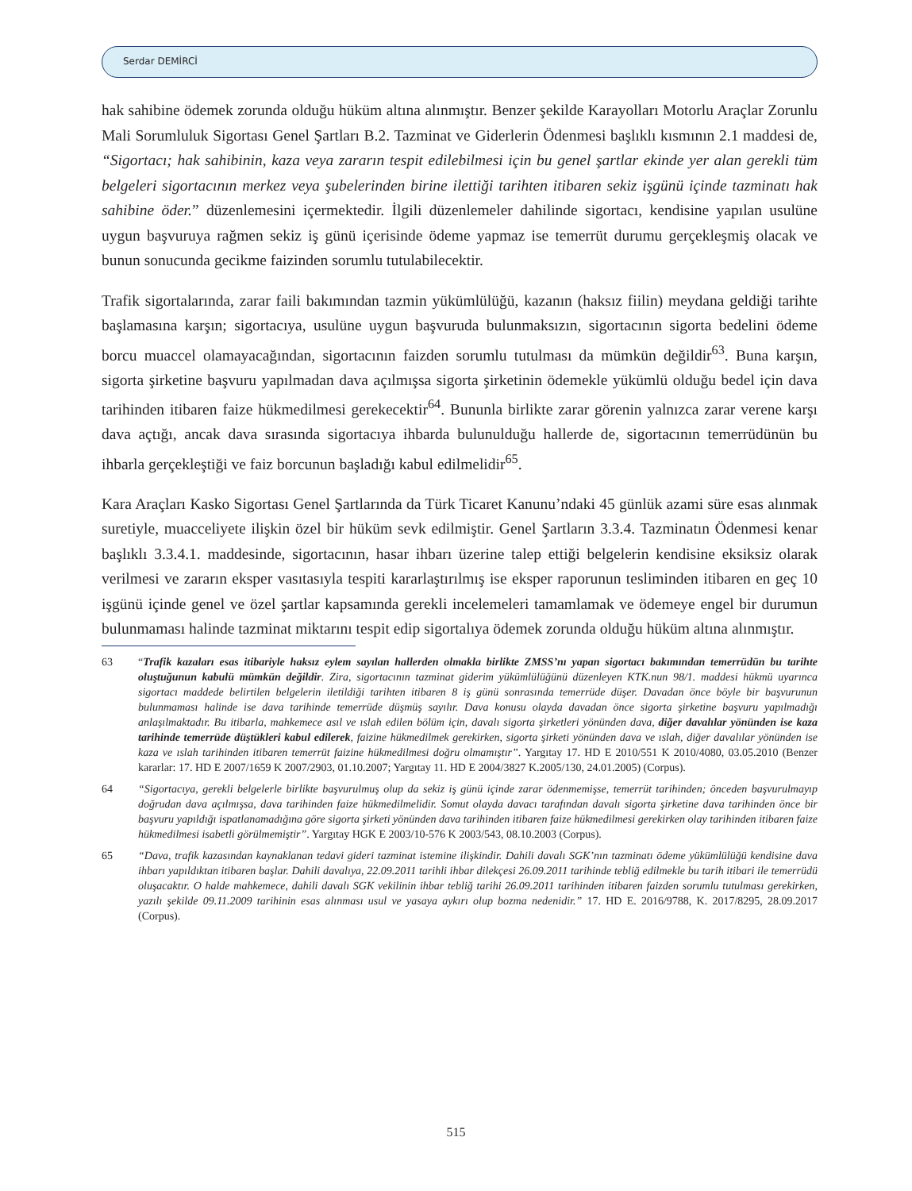Serdar DEMİRCİ
hak sahibine ödemek zorunda olduğu hüküm altına alınmıştır. Benzer şekilde Karayolları Motorlu Araçlar Zorunlu Mali Sorumluluk Sigortası Genel Şartları B.2. Tazminat ve Giderlerin Ödenmesi başlıklı kısmının 2.1 maddesi de, “Sigortacı; hak sahibinin, kaza veya zararın tespit edilebilmesi için bu genel şartlar ekinde yer alan gerekli tüm belgeleri sigortacının merkez veya şubelerinden birine ilettiği tarihten itibaren sekiz işgünü içinde tazminatı hak sahibine öder.” düzenlemesini içermektedir. İlgili düzenlemeler dahilinde sigortacı, kendisine yapılan usulüne uygun başvuruya rağmen sekiz iş günü içerisinde ödeme yapmaz ise temerrüt durumu gerçekleşmiş olacak ve bunun sonucunda gecikme faizinden sorumlu tutulabilecektir.
Trafik sigortalarında, zarar faili bakımından tazmin yükümlülüğü, kazanın (haksız fiilin) meydana geldiği tarihte başlamasına karşın; sigortacıya, usulüne uygun başvuruda bulunmaksızın, sigortacının sigorta bedelini ödeme borcu muaccel olamayacağından, sigortacının faizden sorumlu tutulması da mümkün değildir<sup>63</sup>. Buna karşın, sigorta şirketine başvuru yapılmadan dava açılmışsa sigorta şirketinin ödemekle yükümlü olduğu bedel için dava tarihinden itibaren faize hükmedilmesi gerekecektir<sup>64</sup>. Bununla birlikte zarar görenin yalnızca zarar verene karşı dava açtığı, ancak dava sırasında sigortacıya ihbarda bulunulduğu hallerde de, sigortacının temerrüdünün bu ihbarla gerçekleştiği ve faiz borcunun başladığı kabul edilmelidir<sup>65</sup>.
Kara Araçları Kasko Sigortası Genel Şartlarında da Türk Ticaret Kanunu’ndaki 45 günlük azami süre esas alınmak suretiyle, muacceliyete ilişkin özel bir hüküm sevk edilmiştir. Genel Şartların 3.3.4. Tazminatın Ödenmesi kenar başlıklı 3.3.4.1. maddesinde, sigortacının, hasar ihbarı üzerine talep ettiği belgelerin kendisine eksiksiz olarak verilmesi ve zararın eksper vasıtasıyla tespiti kararlaştırılmış ise eksper raporunun tesliminden itibaren en geç 10 işgünü içinde genel ve özel şartlar kapsamında gerekli incelemeleri tamamlamak ve ödemeye engel bir durumun bulunmaması halinde tazminat miktarını tespit edip sigortalıya ödemek zorunda olduğu hüküm altına alınmıştır.
63 “Trafik kazaları esas itibariyle haksız eylem sayılan hallerden olmakla birlikte ZMSS’nı yapan sigortacı bakımından temerrüdün bu tarihte oluştuğunun kabulü mümkün değildir. Zira, sigortacının tazminat giderim yükümlülüğünü düzenleyen KTK.nun 98/1. maddesi hükmü uyarınca sigortacı maddede belirtilen belgelerin iletildiği tarihten itibaren 8 iş günü sonrasında temerrüde düşer. Davadan önce böyle bir başvurunun bulunmaması halinde ise dava tarihinde temerrüde düşmüş sayılır. Dava konusu olayda davadan önce sigorta şirketine başvuru yapılmadığı anlaşılmaktadır. Bu itibarla, mahkemece asıl ve ıslah edilen bölüm için, davalı sigorta şirketleri yönünden dava, diğer davalılar yönünden ise kaza tarihinde temerrüde düştükleri kabul edilerek, faizine hükmedilmek gerekirken, sigorta şirketi yönünden dava ve ıslah, diğer davalılar yönünden ise kaza ve ıslah tarihinden itibaren temerrüt faizine hükmedilmesi doğru olmamıştır”. Yargıtay 17. HD E 2010/551 K 2010/4080, 03.05.2010 (Benzer kararlar: 17. HD E 2007/1659 K 2007/2903, 01.10.2007; Yargıtay 11. HD E 2004/3827 K.2005/130, 24.01.2005) (Corpus).
64 “Sigortacıya, gerekli belgelerle birlikte başvurulmuş olup da sekiz iş günü içinde zarar ödenmemişse, temerrüt tarihinden; önceden başvurulmayıp doğrudan dava açılmışsa, dava tarihinden faize hükmedilmelidir. Somut olayda davacı tarafından davalı sigorta şirketine dava tarihinden önce bir başvuru yapıldığı ispatlanamadığına göre sigorta şirketi yönünden dava tarihinden itibaren faize hükmedilmesi gerekirken olay tarihinden itibaren faize hükmedilmesi isabetli görülmemiştir”. Yargıtay HGK E 2003/10-576 K 2003/543, 08.10.2003 (Corpus).
65 “Dava, trafik kazasından kaynaklanan tedavi gideri tazminat istemine ilişkindir. Dahili davalı SGK’nın tazminatı ödeme yükümlülüğü kendisine dava ihbarı yapıldıktan itibaren başlar. Dahili davalıya, 22.09.2011 tarihli ihbar dilekçesi 26.09.2011 tarihinde tebliğ edilmekle bu tarih itibari ile temerrüdü oluşacaktır. O halde mahkemece, dahili davalı SGK vekilinin ihbar tebliğ tarihi 26.09.2011 tarihinden itibaren faizden sorumlu tutulması gerekirken, yazılı şekilde 09.11.2009 tarihinin esas alınması usul ve yasaya aykırı olup bozma nedenidir.” 17. HD E. 2016/9788, K. 2017/8295, 28.09.2017 (Corpus).
515